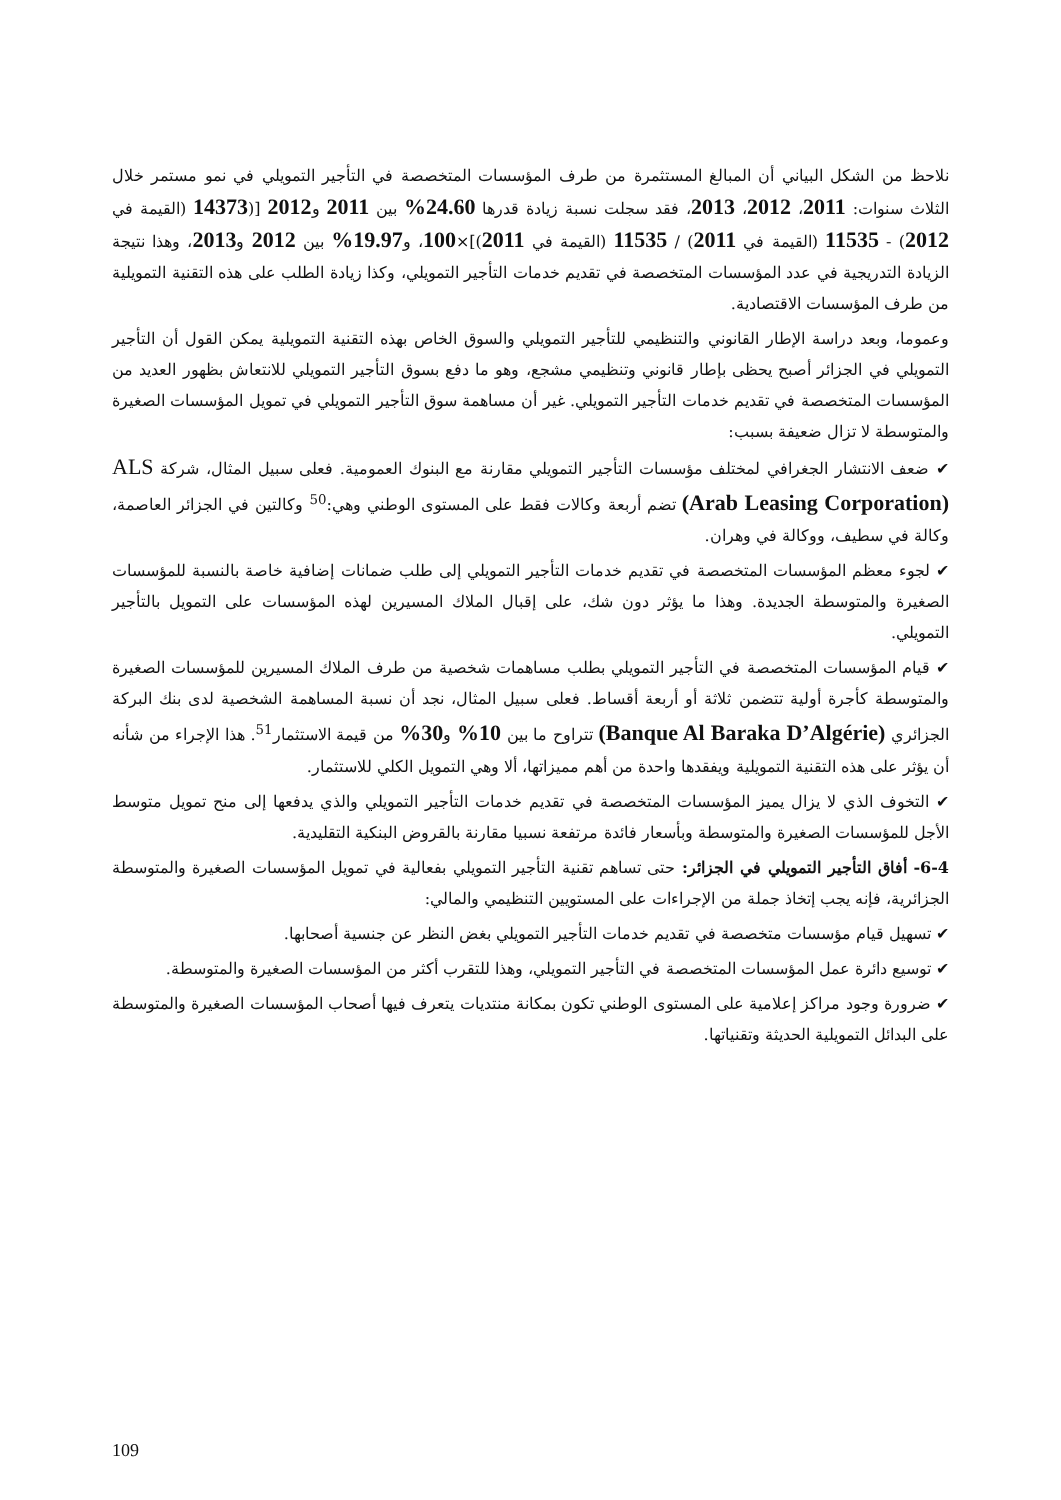نلاحظ من الشكل البياني أن المبالغ المستثمرة من طرف المؤسسات المتخصصة في التأجير التمويلي في نمو مستمر خلال الثلاث سنوات: 2011، 2012، 2013، فقد سجلت نسبة زيادة قدرها 24.60% بين 2011 و2012 [(14373 (القيمة في 2012) - 11535 (القيمة في 2011) / 11535 (القيمة في 2011)]×100، و19.97% بين 2012 و2013، وهذا نتيجة الزيادة التدريجية في عدد المؤسسات المتخصصة في تقديم خدمات التأجير التمويلي، وكذا زيادة الطلب على هذه التقنية التمويلية من طرف المؤسسات الاقتصادية.
وعموما، وبعد دراسة الإطار القانوني والتنظيمي للتأجير التمويلي والسوق الخاص بهذه التقنية التمويلية يمكن القول أن التأجير التمويلي في الجزائر أصبح يحظى بإطار قانوني وتنظيمي مشجع، وهو ما دفع بسوق التأجير التمويلي للانتعاش بظهور العديد من المؤسسات المتخصصة في تقديم خدمات التأجير التمويلي. غير أن مساهمة سوق التأجير التمويلي في تمويل المؤسسات الصغيرة والمتوسطة لا تزال ضعيفة بسبب:
✔ ضعف الانتشار الجغرافي لمختلف مؤسسات التأجير التمويلي مقارنة مع البنوك العمومية. فعلى سبيل المثال، شركة ALS (Arab Leasing Corporation) تضم أربعة وكالات فقط على المستوى الوطني وهي:<sup>50</sup> وكالتين في الجزائر العاصمة، وكالة في سطيف، ووكالة في وهران.
✔ لجوء معظم المؤسسات المتخصصة في تقديم خدمات التأجير التمويلي إلى طلب ضمانات إضافية خاصة بالنسبة للمؤسسات الصغيرة والمتوسطة الجديدة. وهذا ما يؤثر دون شك، على إقبال الملاك المسيرين لهذه المؤسسات على التمويل بالتأجير التمويلي.
✔ قيام المؤسسات المتخصصة في التأجير التمويلي بطلب مساهمات شخصية من طرف الملاك المسيرين للمؤسسات الصغيرة والمتوسطة كأجرة أولية تتضمن ثلاثة أو أربعة أقساط. فعلى سبيل المثال، نجد أن نسبة المساهمة الشخصية لدى بنك البركة الجزائري (Banque Al Baraka D’Algérie) تتراوح ما بين 10% و30% من قيمة الاستثمار<sup>51</sup>. هذا الإجراء من شأنه أن يؤثر على هذه التقنية التمويلية ويفقدها واحدة من أهم مميزاتها، ألا وهي التمويل الكلي للاستثمار.
✔ التخوف الذي لا يزال يميز المؤسسات المتخصصة في تقديم خدمات التأجير التمويلي والذي يدفعها إلى منح تمويل متوسط الأجل للمؤسسات الصغيرة والمتوسطة وبأسعار فائدة مرتفعة نسبيا مقارنة بالقروض البنكية التقليدية.
6-4- أفاق التأجير التمويلي في الجزائر: حتى تساهم تقنية التأجير التمويلي بفعالية في تمويل المؤسسات الصغيرة والمتوسطة الجزائرية، فإنه يجب إتخاذ جملة من الإجراءات على المستويين التنظيمي والمالي:
✔ تسهيل قيام مؤسسات متخصصة في تقديم خدمات التأجير التمويلي بغض النظر عن جنسية أصحابها.
✔ توسيع دائرة عمل المؤسسات المتخصصة في التأجير التمويلي، وهذا للتقرب أكثر من المؤسسات الصغيرة والمتوسطة.
✔ ضرورة وجود مراكز إعلامية على المستوى الوطني تكون بمكانة منتديات يتعرف فيها أصحاب المؤسسات الصغيرة والمتوسطة على البدائل التمويلية الحديثة وتقنياتها.
109